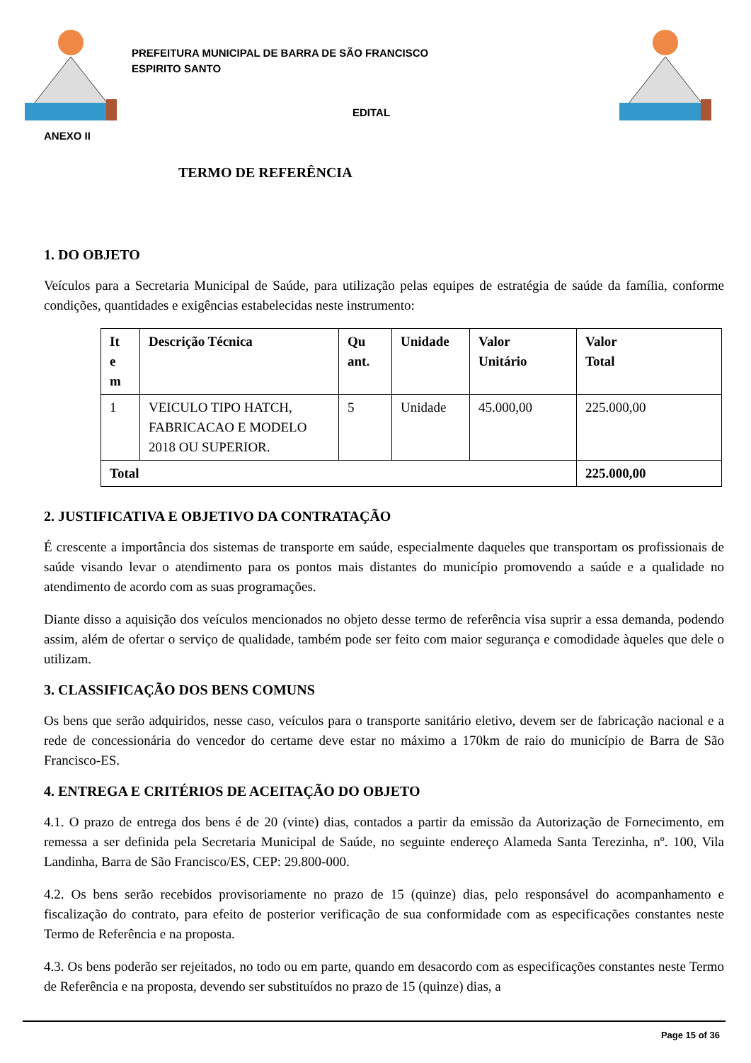PREFEITURA MUNICIPAL DE BARRA DE SÃO FRANCISCO
ESPIRITO SANTO
EDITAL
ANEXO II
TERMO DE REFERÊNCIA
1. DO OBJETO
Veículos para a Secretaria Municipal de Saúde, para utilização pelas equipes de estratégia de saúde da família, conforme condições, quantidades e exigências estabelecidas neste instrumento:
| It e m | Descrição Técnica | Qu ant. | Unidade | Valor Unitário | Valor Total |
| --- | --- | --- | --- | --- | --- |
| 1 | VEICULO TIPO HATCH, FABRICACAO E MODELO 2018 OU SUPERIOR. | 5 | Unidade | 45.000,00 | 225.000,00 |
| Total | | | | | 225.000,00 |
2. JUSTIFICATIVA E OBJETIVO DA CONTRATAÇÃO
É crescente a importância dos sistemas de transporte em saúde, especialmente daqueles que transportam os profissionais de saúde visando levar o atendimento para os pontos mais distantes do município promovendo a saúde e a qualidade no atendimento de acordo com as suas programações.
Diante disso a aquisição dos veículos mencionados no objeto desse termo de referência visa suprir a essa demanda, podendo assim, além de ofertar o serviço de qualidade, também pode ser feito com maior segurança e comodidade àqueles que dele o utilizam.
3. CLASSIFICAÇÃO DOS BENS COMUNS
Os bens que serão adquiridos, nesse caso, veículos para o transporte sanitário eletivo, devem ser de fabricação nacional e a rede de concessionária do vencedor do certame deve estar no máximo a 170km de raio do município de Barra de São Francisco-ES.
4. ENTREGA E CRITÉRIOS DE ACEITAÇÃO DO OBJETO
4.1. O prazo de entrega dos bens é de 20 (vinte) dias, contados a partir da emissão da Autorização de Fornecimento, em remessa a ser definida pela Secretaria Municipal de Saúde, no seguinte endereço Alameda Santa Terezinha, nº. 100, Vila Landinha, Barra de São Francisco/ES, CEP: 29.800-000.
4.2. Os bens serão recebidos provisoriamente no prazo de 15 (quinze) dias, pelo responsável do acompanhamento e fiscalização do contrato, para efeito de posterior verificação de sua conformidade com as especificações constantes neste Termo de Referência e na proposta.
4.3. Os bens poderão ser rejeitados, no todo ou em parte, quando em desacordo com as especificações constantes neste Termo de Referência e na proposta, devendo ser substituídos no prazo de 15 (quinze) dias, a
Page 15 of 36